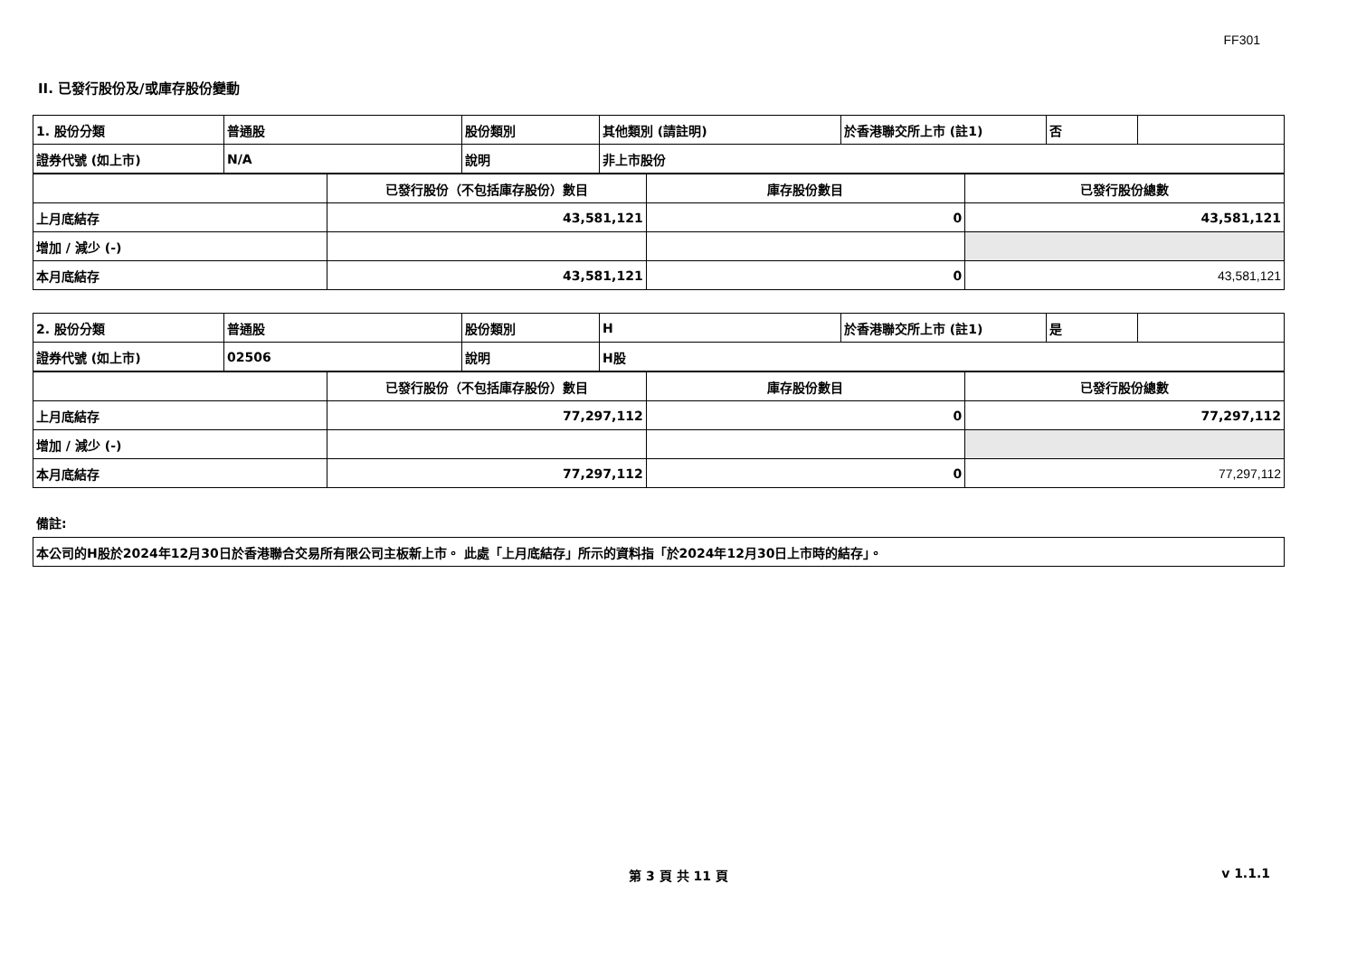FF301
II. 已發行股份及/或庫存股份變動
| 1. 股份分類 | 普通股 | 股份類別 | 其他類別 (請註明) | 於香港聯交所上市 (註1) | 否 | |
| 證券代號 (如上市) | N/A | 說明 | 非上市股份 | | | |
| | 已發行股份（不包括庫存股份）數目 | 庫存股份數目 | 已發行股份總數 |
| 上月底結存 | 43,581,121 | 0 | 43,581,121 |
| 增加 / 減少 (-) | | | |
| 本月底結存 | 43,581,121 | 0 | 43,581,121 |
| 2. 股份分類 | 普通股 | 股份類別 | H | 於香港聯交所上市 (註1) | 是 | |
| 證券代號 (如上市) | 02506 | 說明 | H股 | | | |
| | 已發行股份（不包括庫存股份）數目 | 庫存股份數目 | 已發行股份總數 |
| 上月底結存 | 77,297,112 | 0 | 77,297,112 |
| 增加 / 減少 (-) | | | |
| 本月底結存 | 77,297,112 | 0 | 77,297,112 |
備註:
| 本公司的H股於2024年12月30日於香港聯合交易所有限公司主板新上市。 此處「上月底結存」所示的資料指「於2024年12月30日上市時的結存」。 |
第 3 頁 共 11 頁 v 1.1.1